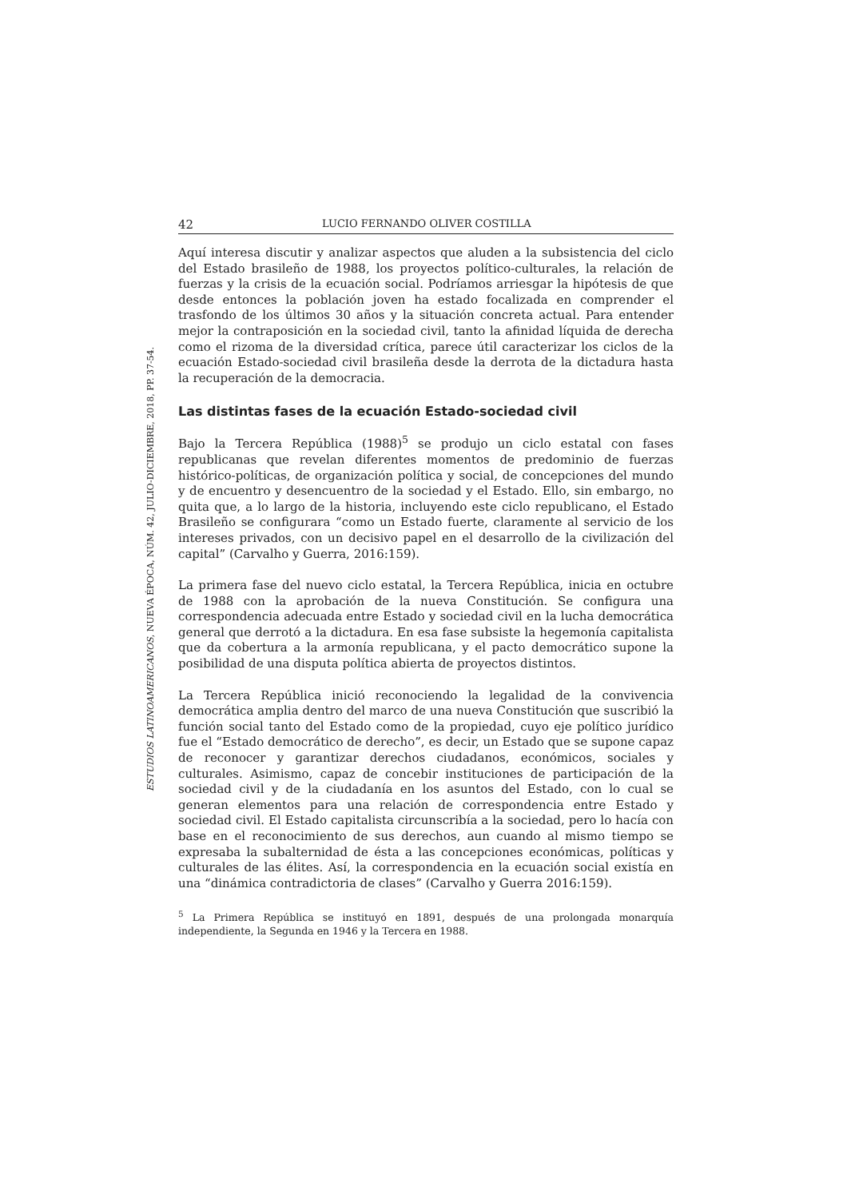42 LUCIO FERNANDO OLIVER COSTILLA
Aquí interesa discutir y analizar aspectos que aluden a la subsistencia del ciclo del Estado brasileño de 1988, los proyectos político-culturales, la relación de fuerzas y la crisis de la ecuación social. Podríamos arriesgar la hipótesis de que desde entonces la población joven ha estado focalizada en comprender el trasfondo de los últimos 30 años y la situación concreta actual. Para entender mejor la contraposición en la sociedad civil, tanto la afinidad líquida de derecha como el rizoma de la diversidad crítica, parece útil caracterizar los ciclos de la ecuación Estado-sociedad civil brasileña desde la derrota de la dictadura hasta la recuperación de la democracia.
Las distintas fases de la ecuación Estado-sociedad civil
Bajo la Tercera República (1988)<sup>5</sup> se produjo un ciclo estatal con fases republicanas que revelan diferentes momentos de predominio de fuerzas histórico-políticas, de organización política y social, de concepciones del mundo y de encuentro y desencuentro de la sociedad y el Estado. Ello, sin embargo, no quita que, a lo largo de la historia, incluyendo este ciclo republicano, el Estado Brasileño se configurara “como un Estado fuerte, claramente al servicio de los intereses privados, con un decisivo papel en el desarrollo de la civilización del capital” (Carvalho y Guerra, 2016:159).
La primera fase del nuevo ciclo estatal, la Tercera República, inicia en octubre de 1988 con la aprobación de la nueva Constitución. Se configura una correspondencia adecuada entre Estado y sociedad civil en la lucha democrática general que derrotó a la dictadura. En esa fase subsiste la hegemonía capitalista que da cobertura a la armonía republicana, y el pacto democrático supone la posibilidad de una disputa política abierta de proyectos distintos.
La Tercera República inició reconociendo la legalidad de la convivencia democrática amplia dentro del marco de una nueva Constitución que suscribió la función social tanto del Estado como de la propiedad, cuyo eje político jurídico fue el “Estado democrático de derecho”, es decir, un Estado que se supone capaz de reconocer y garantizar derechos ciudadanos, económicos, sociales y culturales. Asimismo, capaz de concebir instituciones de participación de la sociedad civil y de la ciudadanía en los asuntos del Estado, con lo cual se generan elementos para una relación de correspondencia entre Estado y sociedad civil. El Estado capitalista circunscribía a la sociedad, pero lo hacía con base en el reconocimiento de sus derechos, aun cuando al mismo tiempo se expresaba la subalternidad de ésta a las concepciones económicas, políticas y culturales de las élites. Así, la correspondencia en la ecuación social existía en una “dinámica contradictoria de clases” (Carvalho y Guerra 2016:159).
<sup>5</sup> La Primera República se instituyó en 1891, después de una prolongada monarquía independiente, la Segunda en 1946 y la Tercera en 1988.
ESTUDIOS LATINOAMERICANOS, NUEVA ÉPOCA, NÚM. 42, JULIO-DICIEMBRE, 2018, PP. 37-54.